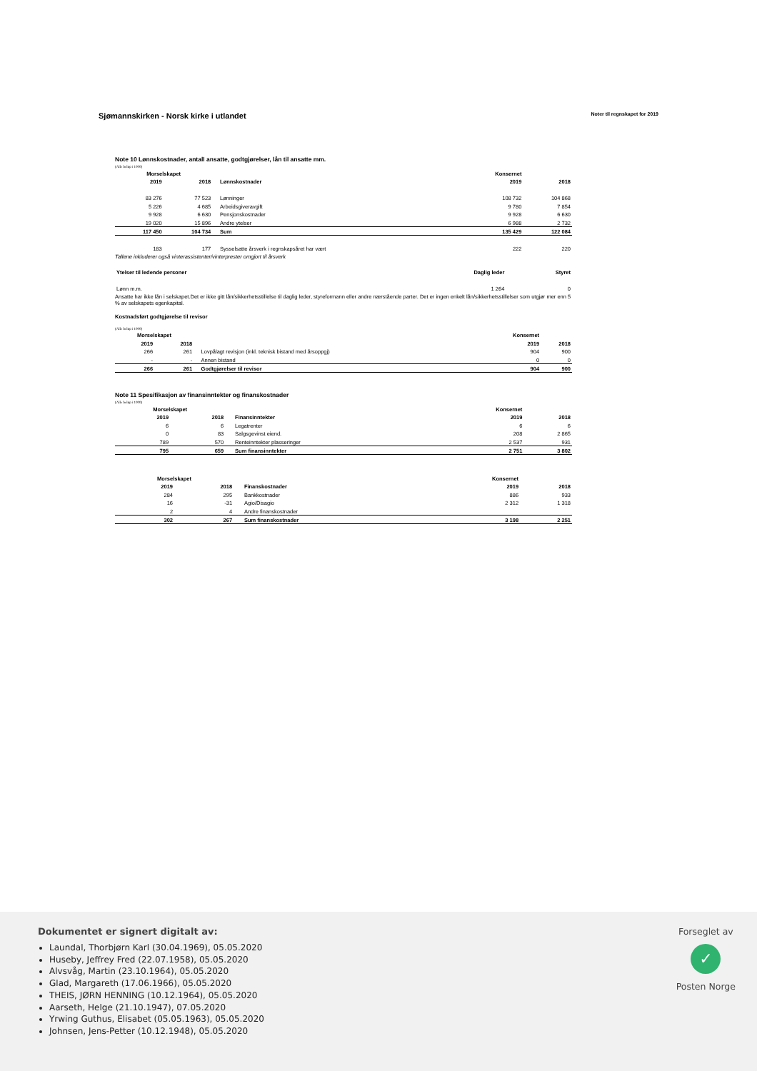Sjømannskirken - Norsk kirke i utlandet
Noter til regnskapet for 2019
Note 10 Lønnskostnader, antall ansatte, godtgjørelser, lån til ansatte mm.
(Alle beløp i 1000)
| Morselskapet | | | | Konsernet | |
| --- | --- | --- | --- | --- | --- |
| 2019 | 2018 | | Lønnskostnader | 2019 | 2018 |
| 83 276 | 77 523 | | Lønninger | 108 732 | 104 868 |
| 5 226 | 4 685 | | Arbeidsgiveravgift | 9 780 | 7 854 |
| 9 928 | 6 630 | | Pensjonskostnader | 9 928 | 6 630 |
| 19 020 | 15 896 | | Andre ytelser | 6 988 | 2 732 |
| 117 450 | 104 734 | | Sum | 135 429 | 122 084 |
| 183 | 177 | | Sysselsatte årsverk i regnskapsåret har vært | 222 | 220 |
Tallene inkluderer også vinterassistenter/vinterprester omgjort til årsverk
| Ytelser til ledende personer | Daglig leder | Styret |
| --- | --- | --- |
| Lønn m.m. | 1 264 | 0 |
Ansatte har ikke lån i selskapet.Det er ikke gitt lån/sikkerhetsstillelse til daglig leder, styreformann eller andre nærstående parter. Det er ingen enkelt lån/sikkerhetsstillelser som utgjør mer enn 5 % av selskapets egenkapital.
Kostnadsført godtgjørelse til revisor
(Alle beløp i 1000)
| Morselskapet | | | | Konsernet | |
| --- | --- | --- | --- | --- | --- |
| 2019 | 2018 | | | 2019 | 2018 |
| 266 | 261 | | Lovpålagt revisjon (inkl. teknisk bistand med årsoppgj) | 904 | 900 |
| - | - | | Annen bistand | 0 | 0 |
| 266 | 261 | | Godtgjørelser til revisor | 904 | 900 |
Note 11 Spesifikasjon av finansinntekter og finanskostnader
(Alle beløp i 1000)
| Morselskapet | | | | Konsernet | |
| --- | --- | --- | --- | --- | --- |
| 2019 | 2018 | | Finansinntekter | 2019 | 2018 |
| 6 | 6 | | Legatrenter | 6 | 6 |
| 0 | 83 | | Salgsgevinst eiend. | 208 | 2 865 |
| 789 | 570 | | Renteinntekter plasseringer | 2 537 | 931 |
| 795 | 659 | | Sum finansinntekter | 2 751 | 3 802 |
| Morselskapet | | | | Konsernet | |
| --- | --- | --- | --- | --- | --- |
| 2019 | 2018 | | Finanskostnader | 2019 | 2018 |
| 284 | 295 | | Bankkostnader | 886 | 933 |
| 16 | -31 | | Agio/Disagio | 2 312 | 1 318 |
| 2 | 4 | | Andre finanskostnader | | |
| 302 | 267 | | Sum finanskostnader | 3 198 | 2 251 |
Dokumentet er signert digitalt av:
Laundal, Thorbjørn Karl (30.04.1969), 05.05.2020
Huseby, Jeffrey Fred (22.07.1958), 05.05.2020
Alvsvåg, Martin (23.10.1964), 05.05.2020
Glad, Margareth (17.06.1966), 05.05.2020
THEIS, JØRN HENNING (10.12.1964), 05.05.2020
Aarseth, Helge (21.10.1947), 07.05.2020
Yrwing Guthus, Elisabet (05.05.1963), 05.05.2020
Johnsen, Jens-Petter (10.12.1948), 05.05.2020
Forseglet av
✓
Posten Norge